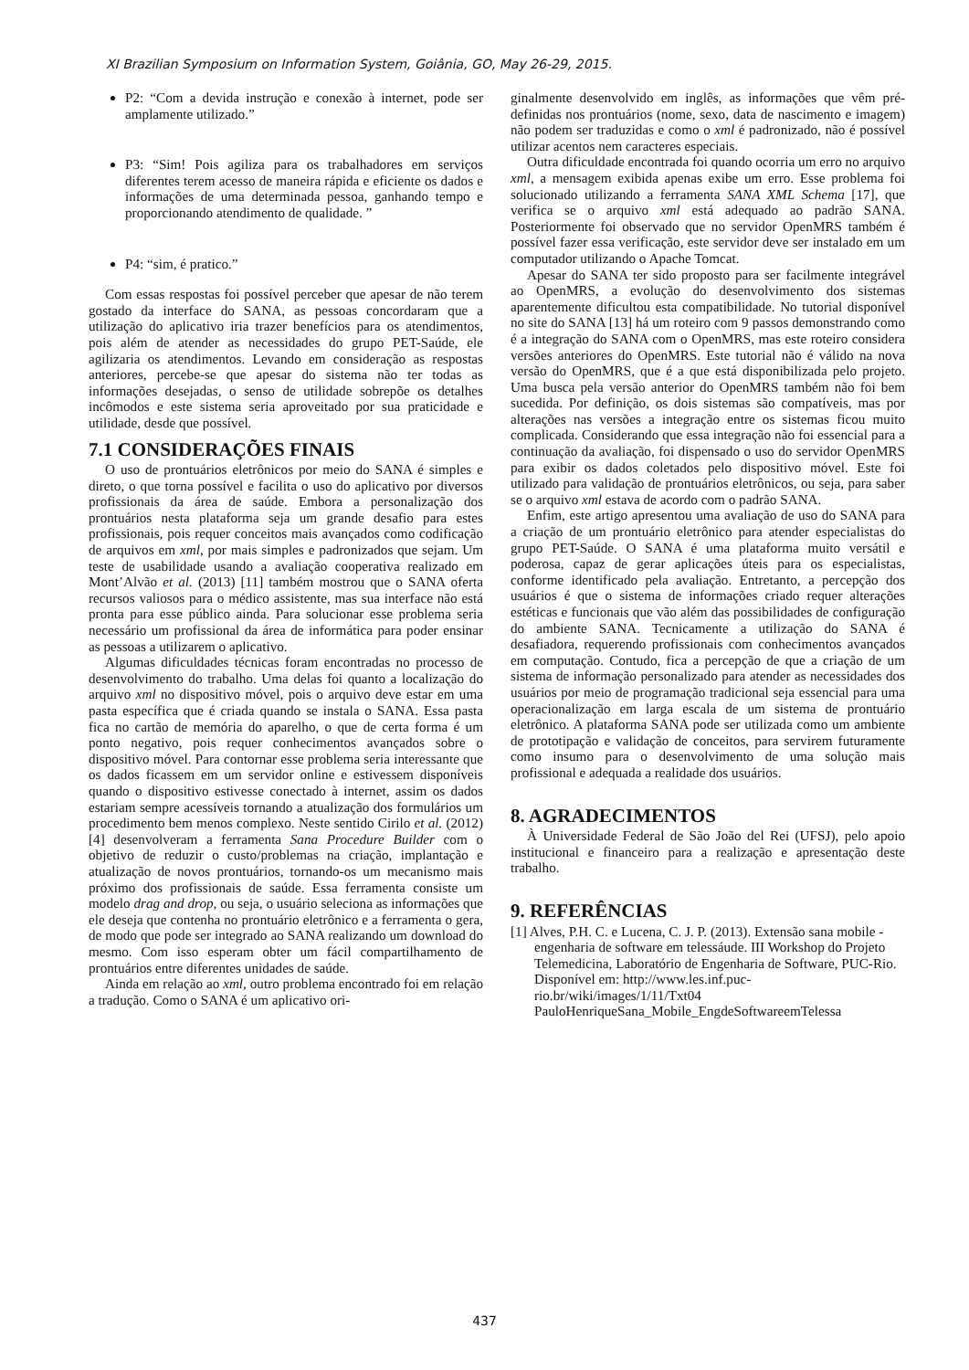XI Brazilian Symposium on Information System, Goiânia, GO, May 26-29, 2015.
P2: “Com a devida instrução e conexão à internet, pode ser amplamente utilizado.”
P3: “Sim! Pois agiliza para os trabalhadores em serviços diferentes terem acesso de maneira rápida e eficiente os dados e informações de uma determinada pessoa, ganhando tempo e proporcionando atendimento de qualidade. ”
P4: “sim, é pratico.”
Com essas respostas foi possível perceber que apesar de não terem gostado da interface do SANA, as pessoas concordaram que a utilização do aplicativo iria trazer benefícios para os atendimentos, pois além de atender as necessidades do grupo PET-Saúde, ele agilizaria os atendimentos. Levando em consideração as respostas anteriores, percebe-se que apesar do sistema não ter todas as informações desejadas, o senso de utilidade sobrepõe os detalhes incômodos e este sistema seria aproveitado por sua praticidade e utilidade, desde que possível.
7.1 CONSIDERAÇÕES FINAIS
O uso de prontuários eletrônicos por meio do SANA é simples e direto, o que torna possível e facilita o uso do aplicativo por diversos profissionais da área de saúde. Embora a personalização dos prontuários nesta plataforma seja um grande desafio para estes profissionais, pois requer conceitos mais avançados como codificação de arquivos em xml, por mais simples e padronizados que sejam. Um teste de usabilidade usando a avaliação cooperativa realizado em Mont’Alvão et al. (2013) [11] também mostrou que o SANA oferta recursos valiosos para o médico assistente, mas sua interface não está pronta para esse público ainda. Para solucionar esse problema seria necessário um profissional da área de informática para poder ensinar as pessoas a utilizarem o aplicativo.
Algumas dificuldades técnicas foram encontradas no processo de desenvolvimento do trabalho. Uma delas foi quanto a localização do arquivo xml no dispositivo móvel, pois o arquivo deve estar em uma pasta específica que é criada quando se instala o SANA. Essa pasta fica no cartão de memória do aparelho, o que de certa forma é um ponto negativo, pois requer conhecimentos avançados sobre o dispositivo móvel. Para contornar esse problema seria interessante que os dados ficassem em um servidor online e estivessem disponíveis quando o dispositivo estivesse conectado à internet, assim os dados estariam sempre acessíveis tornando a atualização dos formulários um procedimento bem menos complexo. Neste sentido Cirilo et al. (2012) [4] desenvolveram a ferramenta Sana Procedure Builder com o objetivo de reduzir o custo/problemas na criação, implantação e atualização de novos prontuários, tornando-os um mecanismo mais próximo dos profissionais de saúde. Essa ferramenta consiste um modelo drag and drop, ou seja, o usuário seleciona as informações que ele deseja que contenha no prontuário eletrônico e a ferramenta o gera, de modo que pode ser integrado ao SANA realizando um download do mesmo. Com isso esperam obter um fácil compartilhamento de prontuários entre diferentes unidades de saúde.
Ainda em relação ao xml, outro problema encontrado foi em relação a tradução. Como o SANA é um aplicativo ori-
ginalmente desenvolvido em inglês, as informações que vêm pré-definidas nos prontuários (nome, sexo, data de nascimento e imagem) não podem ser traduzidas e como o xml é padronizado, não é possível utilizar acentos nem caracteres especiais.
Outra dificuldade encontrada foi quando ocorria um erro no arquivo xml, a mensagem exibida apenas exibe um erro. Esse problema foi solucionado utilizando a ferramenta SANA XML Schema [17], que verifica se o arquivo xml está adequado ao padrão SANA. Posteriormente foi observado que no servidor OpenMRS também é possível fazer essa verificação, este servidor deve ser instalado em um computador utilizando o Apache Tomcat.
Apesar do SANA ter sido proposto para ser facilmente integrável ao OpenMRS, a evolução do desenvolvimento dos sistemas aparentemente dificultou esta compatibilidade. No tutorial disponível no site do SANA [13] há um roteiro com 9 passos demonstrando como é a integração do SANA com o OpenMRS, mas este roteiro considera versões anteriores do OpenMRS. Este tutorial não é válido na nova versão do OpenMRS, que é a que está disponibilizada pelo projeto. Uma busca pela versão anterior do OpenMRS também não foi bem sucedida. Por definição, os dois sistemas são compatíveis, mas por alterações nas versões a integração entre os sistemas ficou muito complicada. Considerando que essa integração não foi essencial para a continuação da avaliação, foi dispensado o uso do servidor OpenMRS para exibir os dados coletados pelo dispositivo móvel. Este foi utilizado para validação de prontuários eletrônicos, ou seja, para saber se o arquivo xml estava de acordo com o padrão SANA.
Enfim, este artigo apresentou uma avaliação de uso do SANA para a criação de um prontuário eletrônico para atender especialistas do grupo PET-Saúde. O SANA é uma plataforma muito versátil e poderosa, capaz de gerar aplicações úteis para os especialistas, conforme identificado pela avaliação. Entretanto, a percepção dos usuários é que o sistema de informações criado requer alterações estéticas e funcionais que vão além das possibilidades de configuração do ambiente SANA. Tecnicamente a utilização do SANA é desafiadora, requerendo profissionais com conhecimentos avançados em computação. Contudo, fica a percepção de que a criação de um sistema de informação personalizado para atender as necessidades dos usuários por meio de programação tradicional seja essencial para uma operacionalização em larga escala de um sistema de prontuário eletrônico. A plataforma SANA pode ser utilizada como um ambiente de prototipação e validação de conceitos, para servirem futuramente como insumo para o desenvolvimento de uma solução mais profissional e adequada a realidade dos usuários.
8. AGRADECIMENTOS
À Universidade Federal de São João del Rei (UFSJ), pelo apoio institucional e financeiro para a realização e apresentação deste trabalho.
9. REFERÊNCIAS
[1] Alves, P.H. C. e Lucena, C. J. P. (2013). Extensão sana mobile - engenharia de software em telessáude. III Workshop do Projeto Telemedicina, Laboratório de Engenharia de Software, PUC-Rio. Disponível em: http://www.les.inf.puc-rio.br/wiki/images/1/11/Txt04 PauloHenriqueSana_Mobile_EngdeSoftwareemTelessa
437